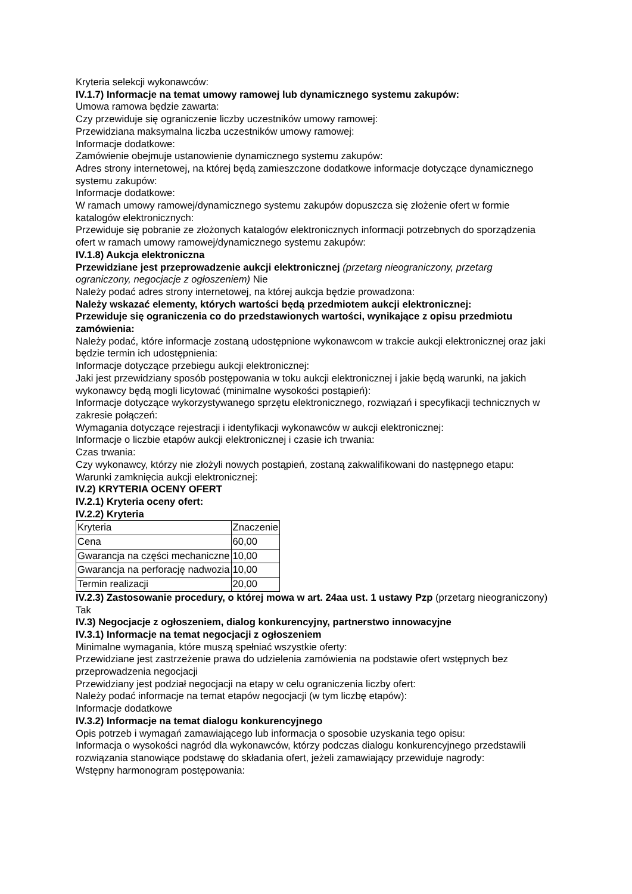Kryteria selekcji wykonawców:
IV.1.7) Informacje na temat umowy ramowej lub dynamicznego systemu zakupów:
Umowa ramowa będzie zawarta:
Czy przewiduje się ograniczenie liczby uczestników umowy ramowej:
Przewidziana maksymalna liczba uczestników umowy ramowej:
Informacje dodatkowe:
Zamówienie obejmuje ustanowienie dynamicznego systemu zakupów:
Adres strony internetowej, na której będą zamieszczone dodatkowe informacje dotyczące dynamicznego systemu zakupów:
Informacje dodatkowe:
W ramach umowy ramowej/dynamicznego systemu zakupów dopuszcza się złożenie ofert w formie katalogów elektronicznych:
Przewiduje się pobranie ze złożonych katalogów elektronicznych informacji potrzebnych do sporządzenia ofert w ramach umowy ramowej/dynamicznego systemu zakupów:
IV.1.8) Aukcja elektroniczna
Przewidziane jest przeprowadzenie aukcji elektronicznej (przetarg nieograniczony, przetarg ograniczony, negocjacje z ogłoszeniem) Nie
Należy podać adres strony internetowej, na której aukcja będzie prowadzona:
Należy wskazać elementy, których wartości będą przedmiotem aukcji elektronicznej:
Przewiduje się ograniczenia co do przedstawionych wartości, wynikające z opisu przedmiotu zamówienia:
Należy podać, które informacje zostaną udostępnione wykonawcom w trakcie aukcji elektronicznej oraz jaki będzie termin ich udostępnienia:
Informacje dotyczące przebiegu aukcji elektronicznej:
Jaki jest przewidziany sposób postępowania w toku aukcji elektronicznej i jakie będą warunki, na jakich wykonawcy będą mogli licytować (minimalne wysokości postąpień):
Informacje dotyczące wykorzystywanego sprzętu elektronicznego, rozwiązań i specyfikacji technicznych w zakresie połączeń:
Wymagania dotyczące rejestracji i identyfikacji wykonawców w aukcji elektronicznej:
Informacje o liczbie etapów aukcji elektronicznej i czasie ich trwania:
Czas trwania:
Czy wykonawcy, którzy nie złożyli nowych postąpień, zostaną zakwalifikowani do następnego etapu:
Warunki zamknięcia aukcji elektronicznej:
IV.2) KRYTERIA OCENY OFERT
IV.2.1) Kryteria oceny ofert:
IV.2.2) Kryteria
| Kryteria | Znaczenie |
| Cena | 60,00 |
| Gwarancja na części mechaniczne | 10,00 |
| Gwarancja na perforację nadwozia | 10,00 |
| Termin realizacji | 20,00 |
IV.2.3) Zastosowanie procedury, o której mowa w art. 24aa ust. 1 ustawy Pzp (przetarg nieograniczony)
Tak
IV.3) Negocjacje z ogłoszeniem, dialog konkurencyjny, partnerstwo innowacyjne
IV.3.1) Informacje na temat negocjacji z ogłoszeniem
Minimalne wymagania, które muszą spełniać wszystkie oferty:
Przewidziane jest zastrzeżenie prawa do udzielenia zamówienia na podstawie ofert wstępnych bez przeprowadzenia negocjacji
Przewidziany jest podział negocjacji na etapy w celu ograniczenia liczby ofert:
Należy podać informacje na temat etapów negocjacji (w tym liczbę etapów):
Informacje dodatkowe
IV.3.2) Informacje na temat dialogu konkurencyjnego
Opis potrzeb i wymagań zamawiającego lub informacja o sposobie uzyskania tego opisu:
Informacja o wysokości nagród dla wykonawców, którzy podczas dialogu konkurencyjnego przedstawili rozwiązania stanowiące podstawę do składania ofert, jeżeli zamawiający przewiduje nagrody:
Wstępny harmonogram postępowania: